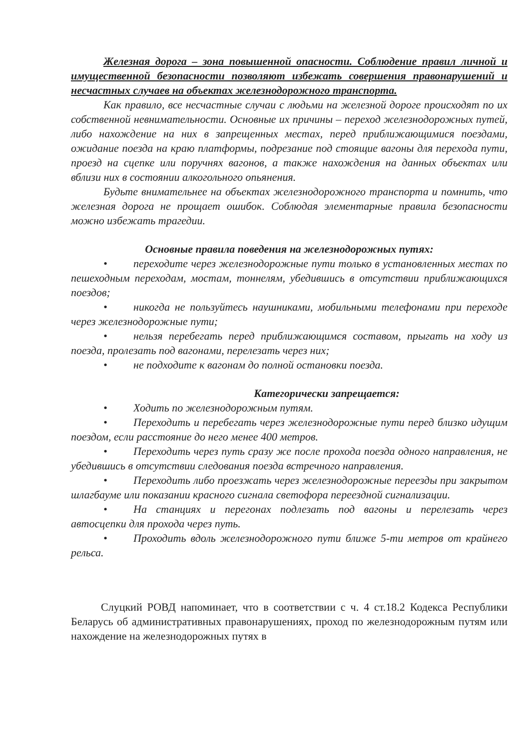Железная дорога – зона повышенной опасности. Соблюдение правил личной и имущественной безопасности позволяют избежать совершения правонарушений и несчастных случаев на объектах железнодорожного транспорта.
Как правило, все несчастные случаи с людьми на железной дороге происходят по их собственной невнимательности. Основные их причины – переход железнодорожных путей, либо нахождение на них в запрещенных местах, перед приближающимися поездами, ожидание поезда на краю платформы, подрезание под стоящие вагоны для перехода пути, проезд на сцепке или поручнях вагонов, а также нахождения на данных объектах или вблизи них в состоянии алкогольного опьянения.
Будьте внимательнее на объектах железнодорожного транспорта и помнить, что железная дорога не прощает ошибок. Соблюдая элементарные правила безопасности можно избежать трагедии.
Основные правила поведения на железнодорожных путях:
• переходите через железнодорожные пути только в установленных местах по пешеходным переходам, мостам, тоннелям, убедившись в отсутствии приближающихся поездов;
• никогда не пользуйтесь наушниками, мобильными телефонами при переходе через железнодорожные пути;
• нельзя перебегать перед приближающимся составом, прыгать на ходу из поезда, пролезать под вагонами, перелезать через них;
• не подходите к вагонам до полной остановки поезда.
Категорически запрещается:
• Ходить по железнодорожным путям.
• Переходить и перебегать через железнодорожные пути перед близко идущим поездом, если расстояние до него менее 400 метров.
• Переходить через путь сразу же после прохода поезда одного направления, не убедившись в отсутствии следования поезда встречного направления.
• Переходить либо проезжать через железнодорожные переезды при закрытом шлагбауме или показании красного сигнала светофора переездной сигнализации.
• На станциях и перегонах подлезать под вагоны и перелезать через автосцепки для прохода через путь.
• Проходить вдоль железнодорожного пути ближе 5-ти метров от крайнего рельса.
Слуцкий РОВД напоминает, что в соответствии с ч. 4 ст.18.2 Кодекса Республики Беларусь об административных правонарушениях, проход по железнодорожным путям или нахождение на железнодорожных путях в